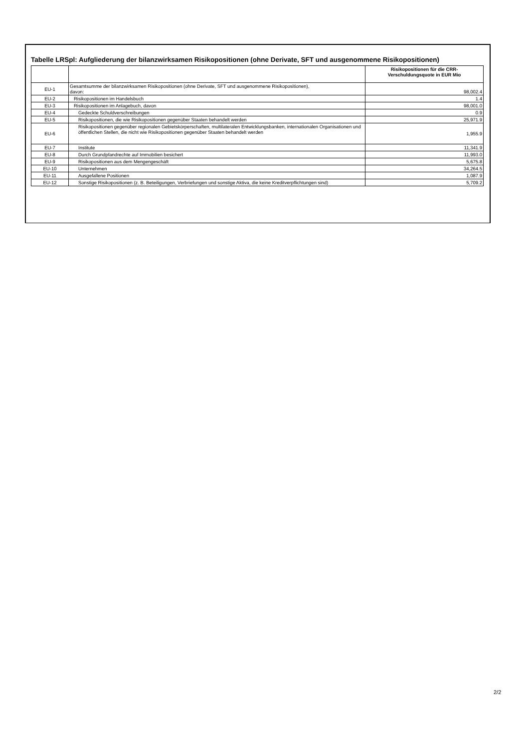Tabelle LRSpl: Aufgliederung der bilanzwirksamen Risikopositionen (ohne Derivate, SFT und ausgenommene Risikopositionen)
| | | Risikopositionen für die CRR- Verschuldungsquote in EUR Mio |
| --- | --- | --- |
| EU-1 | Gesamtsumme der bilanzwirksamen Risikopositionen (ohne Derivate, SFT und ausgenommene Risikopositionen), davon: | 98,002.4 |
| EU-2 | Risikopositionen im Handelsbuch | 1.4 |
| EU-3 | Risikopositionen im Anlagebuch, davon | 98,001.0 |
| EU-4 | Gedeckte Schuldverschreibungen | 0.9 |
| EU-5 | Risikopositionen, die wie Risikopositionen gegenüber Staaten behandelt werden | 25,971.9 |
| EU-6 | Risikopositionen gegenüber regionalen Gebietskörperschaften, multilateralen Entwicklungsbanken, internationalen Organisationen und öffentlichen Stellen, die nicht wie Risikopositionen gegenüber Staaten behandelt werden | 1,955.9 |
| EU-7 | Institute | 11,341.9 |
| EU-8 | Durch Grundpfandrechte auf Immobilien besichert | 11,993.0 |
| EU-9 | Risikopositionen aus dem Mengengeschäft | 5,675.8 |
| EU-10 | Unternehmen | 34,264.5 |
| EU-11 | Ausgefallene Positionen | 1,087.9 |
| EU-12 | Sonstige Risikopositionen (z. B. Beteiligungen, Verbriefungen und sonstige Aktiva, die keine Kreditverpflichtungen sind) | 5,709.2 |
2/2